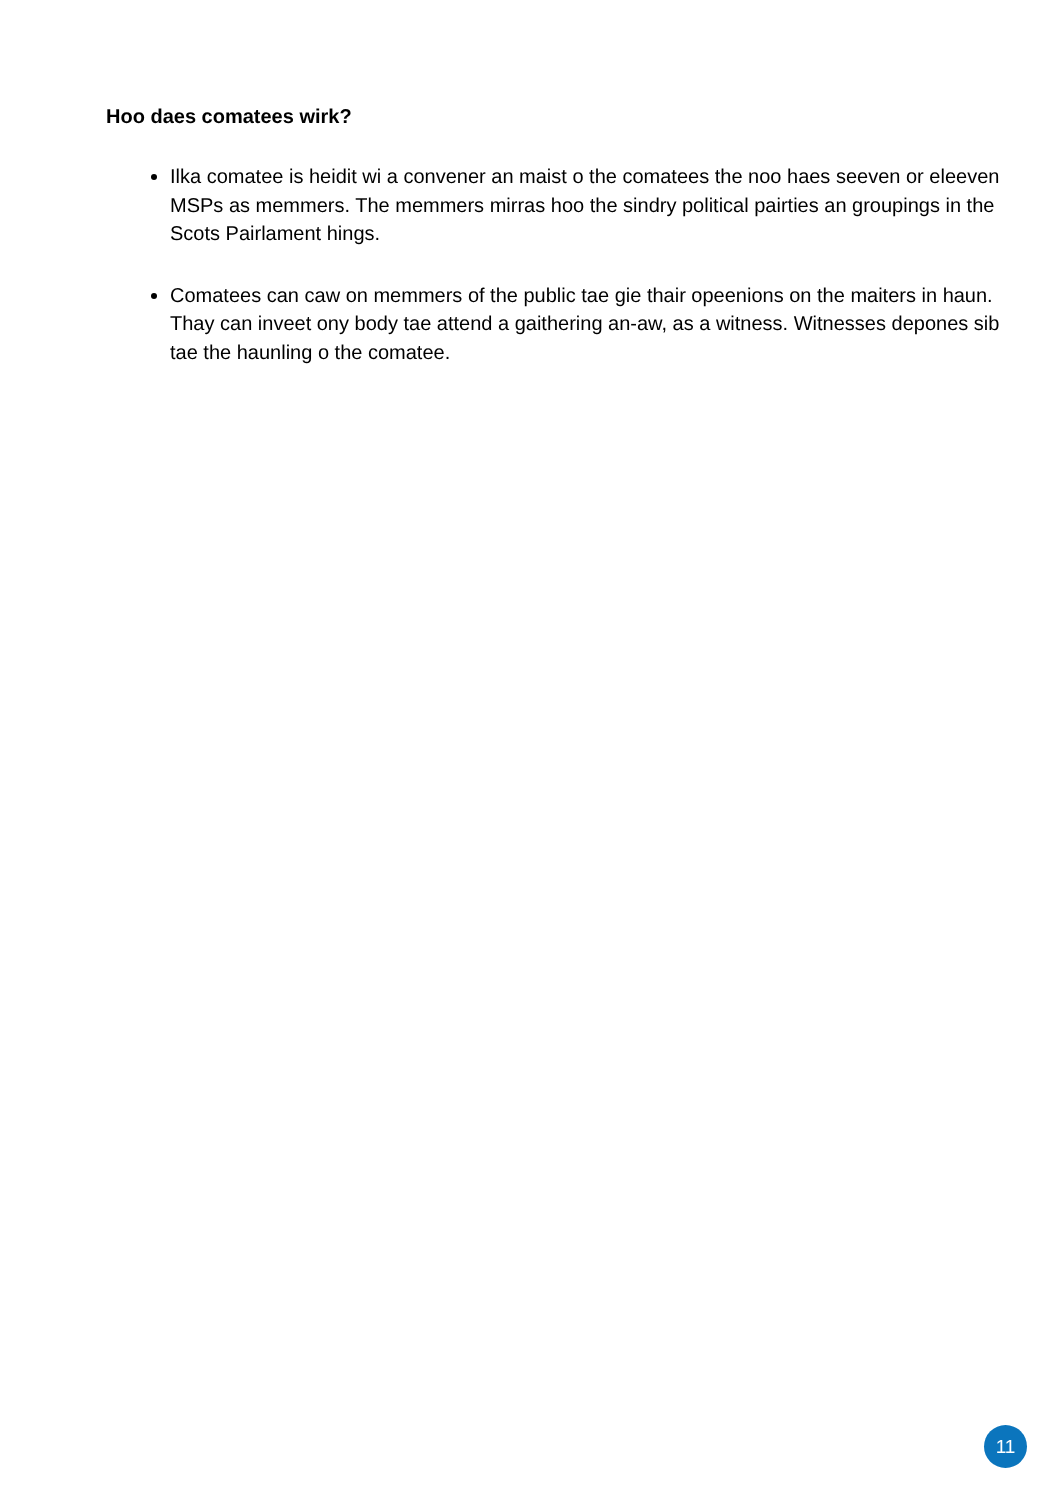Hoo daes comatees wirk?
Ilka comatee is heidit wi a convener an maist o the comatees the noo haes seeven or eleeven MSPs as memmers. The memmers mirras hoo the sindry political pairties an groupings in the Scots Pairlament hings.
Comatees can caw on memmers of the public tae gie thair opeenions on the maiters in haun. Thay can inveet ony body tae attend a gaithering an-aw, as a witness. Witnesses depones sib tae the haunling o the comatee.
11